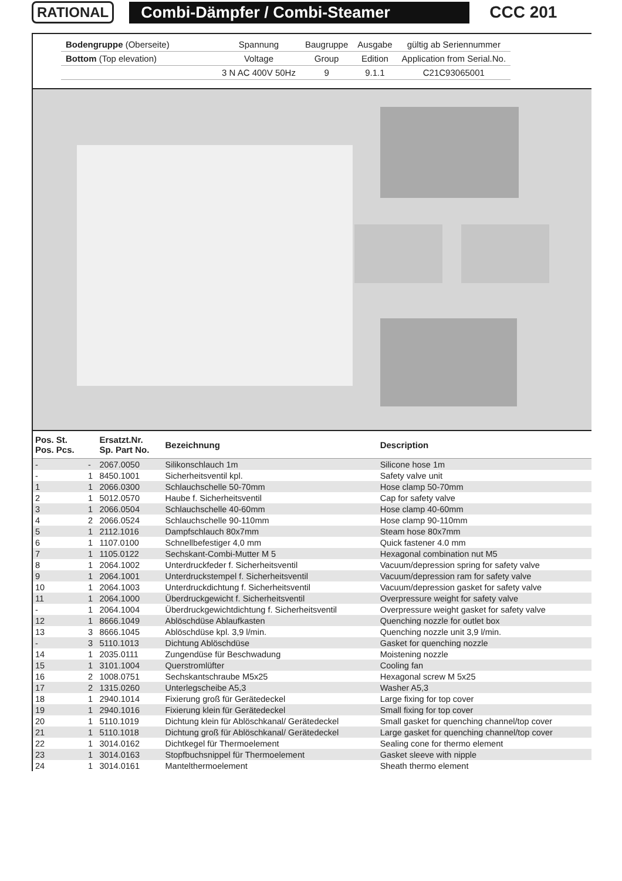RATIONAL Combi-Dämpfer / Combi-Steamer
CCC 201
| Bodengruppe (Oberseite) | Spannung | Baugruppe | Ausgabe | gültig ab Seriennummer |
| Bottom (Top elevation) | Voltage | Group | Edition | Application from Serial.No. |
| | 3 N AC 400V 50Hz | 9 | 9.1.1 | C21C93065001 |
| Pos. St. Pos. Pcs. | | Ersatzt.Nr. Sp. Part No. | Bezeichnung | Description |
| --- | --- | --- | --- | --- |
| - | - | 2067.0050 | Silikonschlauch 1m | Silicone hose 1m |
| - | 1 | 8450.1001 | Sicherheitsventil kpl. | Safety valve unit |
| 1 | 1 | 2066.0300 | Schlauchschelle 50-70mm | Hose clamp 50-70mm |
| 2 | 1 | 5012.0570 | Haube f. Sicherheitsventil | Cap for safety valve |
| 3 | 1 | 2066.0504 | Schlauchschelle 40-60mm | Hose clamp 40-60mm |
| 4 | 2 | 2066.0524 | Schlauchschelle 90-110mm | Hose clamp 90-110mm |
| 5 | 1 | 2112.1016 | Dampfschlauch 80x7mm | Steam hose 80x7mm |
| 6 | 1 | 1107.0100 | Schnellbefestiger 4,0 mm | Quick fastener 4.0 mm |
| 7 | 1 | 1105.0122 | Sechskant-Combi-Mutter M 5 | Hexagonal combination nut M5 |
| 8 | 1 | 2064.1002 | Unterdruckfeder f. Sicherheitsventil | Vacuum/depression spring for safety valve |
| 9 | 1 | 2064.1001 | Unterdruckstempel f. Sicherheitsventil | Vacuum/depression ram for safety valve |
| 10 | 1 | 2064.1003 | Unterdruckdichtung f. Sicherheitsventil | Vacuum/depression gasket for safety valve |
| 11 | 1 | 2064.1000 | Überdruckgewicht f. Sicherheitsventil | Overpressure weight for safety valve |
| - | 1 | 2064.1004 | Überdruckgewichtdichtung f. Sicherheitsventil | Overpressure weight gasket for safety valve |
| 12 | 1 | 8666.1049 | Ablöschdüse Ablaufkasten | Quenching nozzle for outlet box |
| 13 | 3 | 8666.1045 | Ablöschdüse kpl. 3,9 l/min. | Quenching nozzle unit 3,9 l/min. |
| - | 3 | 5110.1013 | Dichtung Ablöschdüse | Gasket for quenching nozzle |
| 14 | 1 | 2035.0111 | Zungendüse für Beschwadung | Moistening nozzle |
| 15 | 1 | 3101.1004 | Querstromlüfter | Cooling fan |
| 16 | 2 | 1008.0751 | Sechskantschraube M5x25 | Hexagonal screw M 5x25 |
| 17 | 2 | 1315.0260 | Unterlegscheibe A5,3 | Washer A5,3 |
| 18 | 1 | 2940.1014 | Fixierung groß für Gerätedeckel | Large fixing for top cover |
| 19 | 1 | 2940.1016 | Fixierung klein für Gerätedeckel | Small fixing for top cover |
| 20 | 1 | 5110.1019 | Dichtung klein für Ablöschkanal/ Gerätedeckel | Small gasket for quenching channel/top cover |
| 21 | 1 | 5110.1018 | Dichtung groß für Ablöschkanal/ Gerätedeckel | Large gasket for quenching channel/top cover |
| 22 | 1 | 3014.0162 | Dichtkegel für Thermoelement | Sealing cone for thermo element |
| 23 | 1 | 3014.0163 | Stopfbuchsnippel für Thermoelement | Gasket sleeve with nipple |
| 24 | 1 | 3014.0161 | Mantelthermoelement | Sheath thermo element |